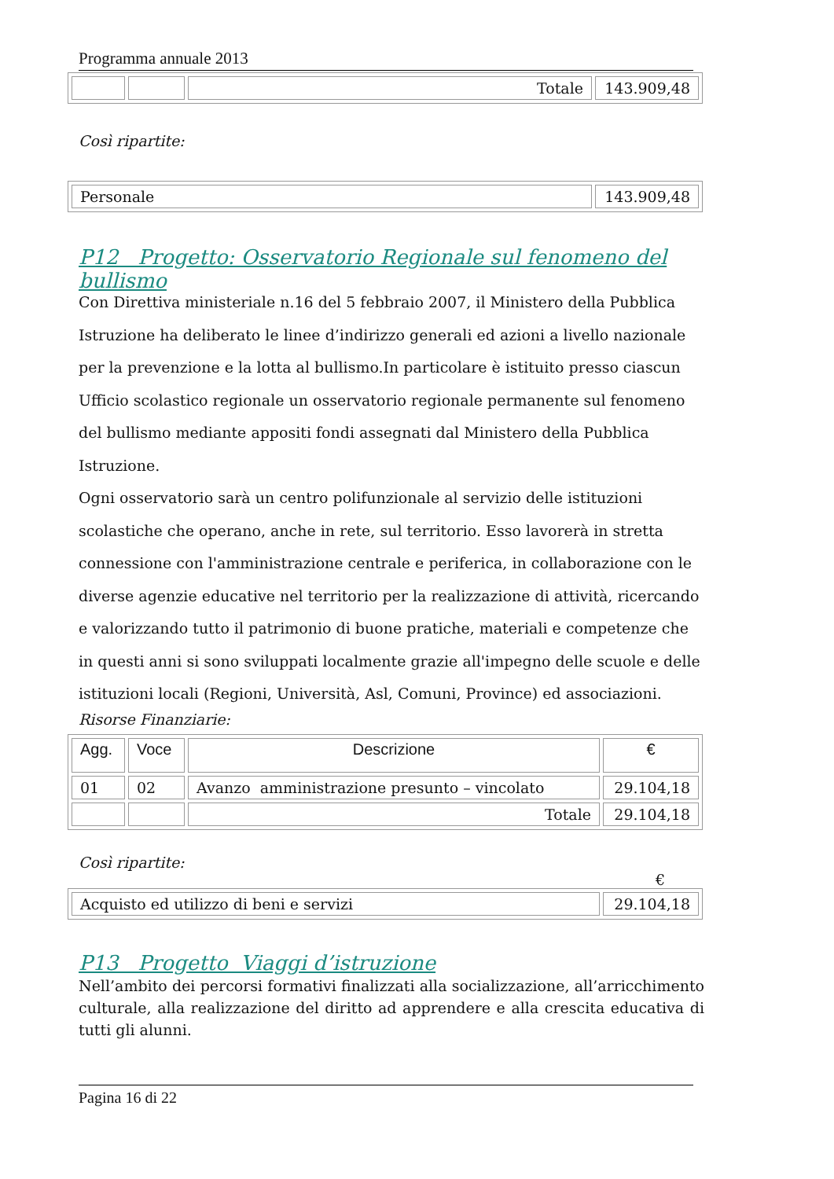Programma annuale 2013
| | | Totale | 143.909,48 |
Così ripartite:
| Personale | 143.909,48 |
P12 Progetto: Osservatorio Regionale sul fenomeno del bullismo
Con Direttiva ministeriale n.16 del 5 febbraio 2007, il Ministero della Pubblica Istruzione ha deliberato le linee d’indirizzo generali ed azioni a livello nazionale per la prevenzione e la lotta al bullismo.In particolare è istituito presso ciascun Ufficio scolastico regionale un osservatorio regionale permanente sul fenomeno del bullismo mediante appositi fondi assegnati dal Ministero della Pubblica Istruzione.
Ogni osservatorio sarà un centro polifunzionale al servizio delle istituzioni scolastiche che operano, anche in rete, sul territorio. Esso lavorerà in stretta connessione con l'amministrazione centrale e periferica, in collaborazione con le diverse agenzie educative nel territorio per la realizzazione di attività, ricercando e valorizzando tutto il patrimonio di buone pratiche, materiali e competenze che in questi anni si sono sviluppati localmente grazie all'impegno delle scuole e delle istituzioni locali (Regioni, Università, Asl, Comuni, Province) ed associazioni.
Risorse Finanziarie:
| Agg. | Voce | Descrizione | € |
| --- | --- | --- | --- |
| 01 | 02 | Avanzo amministrazione presunto – vincolato | 29.104,18 |
| | | Totale | 29.104,18 |
Così ripartite:
€
| Acquisto ed utilizzo di beni e servizi | 29.104,18 |
P13 Progetto Viaggi d’istruzione
Nell’ambito dei percorsi formativi finalizzati alla socializzazione, all’arricchimento culturale, alla realizzazione del diritto ad apprendere e alla crescita educativa di tutti gli alunni.
Pagina 16 di 22